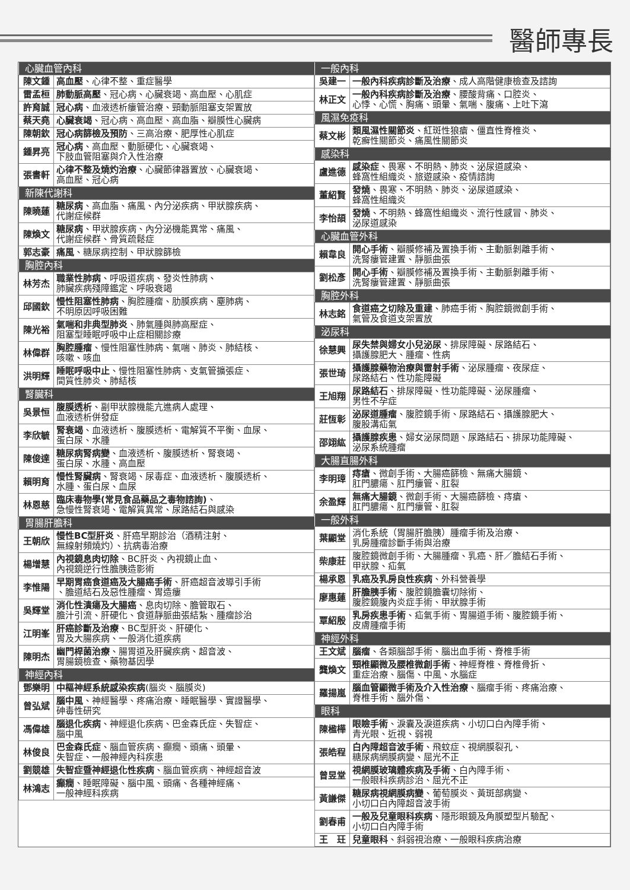醫師專長
| 心臟血管內科 | |
| --- | --- |
| 陳文鍾 | 高血壓 、心律不整、重症醫學 |
| 雷孟桓 | 肺動脈高壓 、冠心病、心臟衰竭、高血壓、心肌症 |
| 許育誠 | 冠心病 、血液透析瘻管治療、頸動脈阻塞支架置放 |
| 蔡天堯 | 心臟衰竭 、冠心病、高血壓、高血脂、瓣膜性心臟病 |
| 陳朝欽 | 冠心病篩檢及預防 、三高治療、肥厚性心肌症 |
| 鍾昇亮 | 冠心病 、高血壓、動脈硬化、心臟衰竭、 下肢血管阻塞與介入性治療 |
| 張書軒 | 心律不整及燒灼治療 、心臟節律器置放、心臟衰竭、 高血壓、冠心病 |
| 新陳代謝科 | |
| 陳曉蓮 | 糖尿病 、高血脂、痛風、內分泌疾病、甲狀腺疾病、 代謝症候群 |
| 陳煥文 | 糖尿病 、甲狀腺疾病、內分泌機能異常、痛風、 代謝症候群、骨質疏鬆症 |
| 郭志豪 | 痛風 、糖尿病控制、甲狀腺篩檢 |
| 胸腔內科 | |
| 林芳杰 | 職業性肺病 、呼吸道疾病、發炎性肺病、 肺臟疾病殘障鑑定、呼吸衰竭 |
| 邱國欽 | 慢性阻塞性肺病 、胸腔腫瘤、肋膜疾病、塵肺病、 不明原因呼吸困難 |
| 陳光裕 | 氣喘和非典型肺炎 、肺氣腫與肺高壓症、 阻塞型睡眠呼吸中止症相關診療 |
| 林偉群 | 胸腔腫瘤 、慢性阻塞性肺病、氣喘、肺炎、肺結核、 咳嗽、咳血 |
| 洪明輝 | 睡眠呼吸中止 、慢性阻塞性肺病、支氣管擴張症、 間質性肺炎、肺結核 |
| 腎臟科 | |
| 吳景恒 | 腹膜透析 、副甲狀腺機能亢進病人處理、 血液透析併發症 |
| 李欣毓 | 腎衰竭 、血液透析、腹膜透析、電解質不平衡、血尿、 蛋白尿、水腫 |
| 陳俊達 | 糖尿病腎病變 、血液透析、腹膜透析、腎衰竭、 蛋白尿、水腫、高血壓 |
| 賴明育 | 慢性腎臟病 、腎衰竭、尿毒症、血液透析、腹膜透析、 水腫、蛋白尿、血尿 |
| 林恩慈 | 臨床毒物學(常見食品藥品之毒物諮詢) 、 急慢性腎衰竭、電解質異常、尿路結石與感染 |
| 胃腸肝膽科 | |
| 王朝欣 | 慢性BC型肝炎 、肝癌早期診治（酒精注射、 無線射頻燒灼）、抗病毒治療 |
| 楊增慧 | 內視鏡息肉切除 、BC肝炎、內視鏡止血、 內視鏡逆行性膽胰造影術 |
| 李惟陽 | 早期胃癌食道癌及大腸癌手術 、肝癌超音波導引手術 、膽道結石及惡性腫瘤、胃造瘻 |
| 吳輝堂 | 消化性潰瘍及大腸癌 、息肉切除、膽管取石、 膽汁引流、肝硬化、食道靜脈曲張結紮、腫瘤診治 |
| 江明峯 | 肝癌診斷及治療 、BC型肝炎、肝硬化、 胃及大腸疾病、一般消化道疾病 |
| 陳明杰 | 幽門桿菌治療 、腸胃道及肝臟疾病、超音波、 胃腸鏡檢查、藥物基因學 |
| 神經內科 | |
| 鄧樂明 | 中樞神經系統感染疾病 (腦炎、腦膜炎) |
| 曾弘斌 | 腦中風 、神經醫學、疼痛治療、睡眠醫學、實證醫學、 砷毒性研究 |
| 馮偉雄 | 腦退化疾病 、神經退化疾病、巴金森氏症、失智症、 腦中風 |
| 林俊良 | 巴金森氏症 、腦血管疾病、癲癇、頭痛、頭暈、 失智症、一般神經內科疾患 |
| 劉競雄 | 失智症暨神經退化性疾病 、腦血管疾病、神經超音波 |
| 林鴻志 | 癲癇 、睡眠障礙、腦中風、頭痛、各種神經痛、 一般神經科疾病 |
| 一般內科 | |
| --- | --- |
| 吳建一 | 一般內科疾病診斷及治療 、成人高階健康檢查及諮詢 |
| 林正文 | 一般內科疾病診斷及治療 、腰酸背痛、口腔炎、 心悸、心慌、胸痛、頭暈、氣喘、腹痛、上吐下瀉 |
| 風濕免疫科 | |
| 蔡文彬 | 類風濕性關節炎 、紅斑性狼瘡、僵直性脊椎炎、 乾癬性關節炎、痛風性關節炎 |
| 感染科 | |
| 盧進德 | 感染症 、畏寒、不明熱、肺炎、泌尿道感染、 蜂窩性組織炎、旅遊感染、疫情諮詢 |
| 董紹賢 | 發燒 、畏寒、不明熱、肺炎、泌尿道感染、 蜂窩性組織炎 |
| 李怡頡 | 發燒 、不明熱、蜂窩性組織炎、流行性感冒、肺炎、 泌尿道感染 |
| 心臟血管外科 | |
| 賴韋良 | 開心手術 、瓣膜修補及置換手術、主動脈剝離手術、 洗腎瘻管建置、靜脈曲張 |
| 劉松彥 | 開心手術 、瓣膜修補及置換手術、主動脈剝離手術、 洗腎瘻管建置、靜脈曲張 |
| 胸腔外科 | |
| 林志銘 | 食道癌之切除及重建 、肺癌手術、胸腔鏡微創手術、 氣管及食道支架置放 |
| 泌尿科 | |
| 徐慧興 | 尿失禁與婦女小兒泌尿 、排尿障礙、尿路結石、 攝護腺肥大、腫瘤、性病 |
| 張世琦 | 攝護腺藥物治療與雷射手術 、泌尿腫瘤、夜尿症、 尿路結石、性功能障礙 |
| 王旭翔 | 尿路結石 、排尿障礙、性功能障礙、泌尿腫瘤、 男性不孕症 |
| 莊恆彰 | 泌尿道腫瘤 、腹腔鏡手術、尿路結石、攝護腺肥大、 腹股溝疝氣 |
| 邵翊紘 | 攝護腺疾患 、婦女泌尿問題、尿路結石、排尿功能障礙、 泌尿系統腫瘤 |
| 大腸直腸外科 | |
| 李明璋 | 痔瘡 、微創手術、大腸癌篩檢、無痛大腸鏡、 肛門膿瘍、肛門瘻管、肛裂 |
| 余盈輝 | 無痛大腸鏡 、微創手術、大腸癌篩檢、痔瘡、 肛門膿瘍、肛門瘻管、肛裂 |
| 一般外科 | |
| 葉顯堂 | 消化系統（胃腸肝膽胰）腫瘤手術及治療、 乳房腫瘤診斷手術與治療 |
| 柴康莊 | 腹腔鏡微創手術、大腸腫瘤、乳癌、肝／膽結石手術、 甲狀腺、疝氣 |
| 楊承恩 | 乳癌及乳房良性疾病 、外科營養學 |
| 廖惠蓮 | 肝膽胰手術 、腹腔鏡膽囊切除術、 腹腔鏡腹內炎症手術、甲狀腺手術 |
| 覃紹殷 | 乳房疾患手術 、疝氣手術、胃腸道手術、腹腔鏡手術、 皮膚腫瘤手術 |
| 神經外科 | |
| 王文斌 | 腦瘤 、各類腦部手術、腦出血手術、脊椎手術 |
| 龔煥文 | 頸椎顯微及腰椎微創手術 、神經脊椎、脊椎骨折、 重症治療、腦傷、中風、水腦症 |
| 羅揚嵐 | 腦血管顯微手術及介入性治療 、腦瘤手術、疼痛治療、 脊椎手術、腦外傷、 |
| 眼科 | |
| 陳楹樺 | 眼瞼手術 、淚囊及淚道疾病、小切口白內障手術、 青光眼、近視、弱視 |
| 張皓程 | 白內障超音波手術 、飛蚊症、視網膜裂孔、 糖尿病網膜病變、屈光不正 |
| 曾昱堂 | 視網膜玻璃體疾病及手術 、白內障手術、 一般眼科疾病診治、屈光不正 |
| 黃謙傑 | 糖尿病視網膜病變 、葡萄膜炎、黃斑部病變、 小切口白內障超音波手術 |
| 劉春甫 | 一般及兒童眼科疾病 、隱形眼鏡及角膜塑型片驗配、 小切口白內障手術 |
| 王 玨 | 兒童眼科 、斜弱視治療、一般眼科疾病治療 |